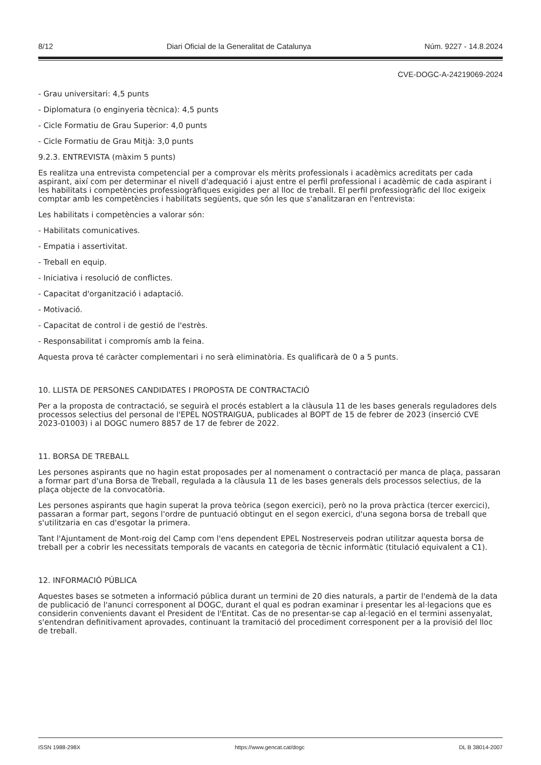8/12 Diari Oficial de la Generalitat de Catalunya Núm. 9227 - 14.8.2024
CVE-DOGC-A-24219069-2024
- Grau universitari: 4,5 punts
- Diplomatura (o enginyeria tècnica): 4,5 punts
- Cicle Formatiu de Grau Superior: 4,0 punts
- Cicle Formatiu de Grau Mitjà: 3,0 punts
9.2.3. ENTREVISTA (màxim 5 punts)
Es realitza una entrevista competencial per a comprovar els mèrits professionals i acadèmics acreditats per cada aspirant, així com per determinar el nivell d'adequació i ajust entre el perfil professional i acadèmic de cada aspirant i les habilitats i competències professiogràfiques exigides per al lloc de treball. El perfil professiogràfic del lloc exigeix comptar amb les competències i habilitats següents, que són les que s'analitzaran en l'entrevista:
Les habilitats i competències a valorar són:
- Habilitats comunicatives.
- Empatia i assertivitat.
- Treball en equip.
- Iniciativa i resolució de conflictes.
- Capacitat d'organització i adaptació.
- Motivació.
- Capacitat de control i de gestió de l'estrès.
- Responsabilitat i compromís amb la feina.
Aquesta prova té caràcter complementari i no serà eliminatòria. Es qualificarà de 0 a 5 punts.
10. LLISTA DE PERSONES CANDIDATES I PROPOSTA DE CONTRACTACIÓ
Per a la proposta de contractació, se seguirà el procés establert a la clàusula 11 de les bases generals reguladores dels processos selectius del personal de l'EPEL NOSTRAIGUA, publicades al BOPT de 15 de febrer de 2023 (inserció CVE 2023-01003) i al DOGC numero 8857 de 17 de febrer de 2022.
11. BORSA DE TREBALL
Les persones aspirants que no hagin estat proposades per al nomenament o contractació per manca de plaça, passaran a formar part d'una Borsa de Treball, regulada a la clàusula 11 de les bases generals dels processos selectius, de la plaça objecte de la convocatòria.
Les persones aspirants que hagin superat la prova teòrica (segon exercici), però no la prova pràctica (tercer exercici), passaran a formar part, segons l'ordre de puntuació obtingut en el segon exercici, d'una segona borsa de treball que s'utilitzaria en cas d'esgotar la primera.
Tant l'Ajuntament de Mont-roig del Camp com l'ens dependent EPEL Nostreserveis podran utilitzar aquesta borsa de treball per a cobrir les necessitats temporals de vacants en categoria de tècnic informàtic (titulació equivalent a C1).
12. INFORMACIÓ PÚBLICA
Aquestes bases se sotmeten a informació pública durant un termini de 20 dies naturals, a partir de l'endemà de la data de publicació de l'anunci corresponent al DOGC, durant el qual es podran examinar i presentar les al·legacions que es considerin convenients davant el President de l'Entitat. Cas de no presentar-se cap al·legació en el termini assenyalat, s'entendran definitivament aprovades, continuant la tramitació del procediment corresponent per a la provisió del lloc de treball.
ISSN 1988-298X https://www.gencat.cat/dogc DL B 38014-2007